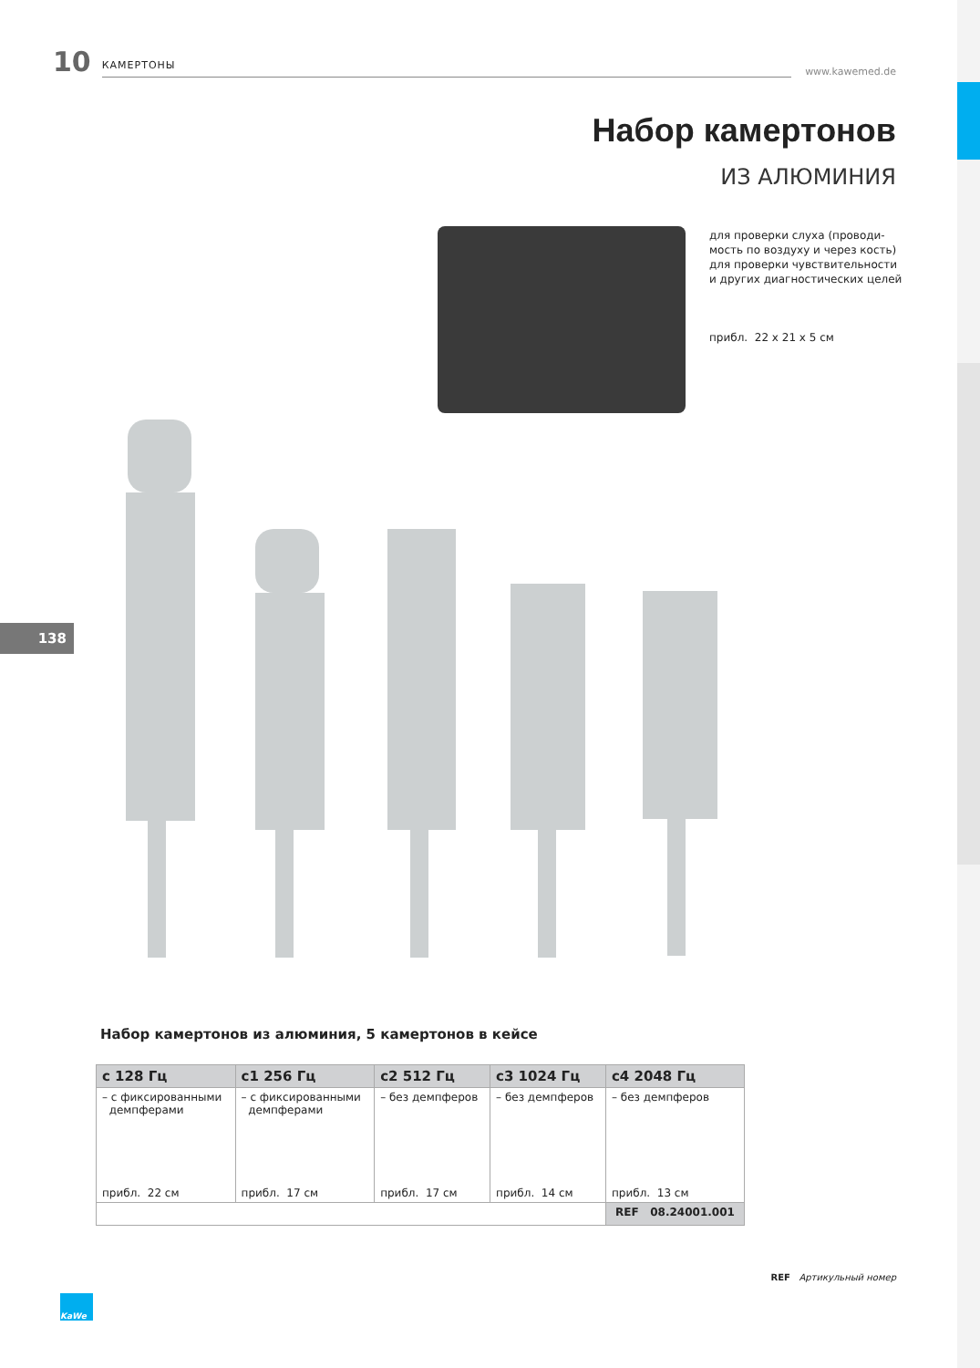10 КАМЕРТОНЫ www.kawemed.de
Набор камертонов
ИЗ АЛЮМИНИЯ
для проверки слуха (проводи-
мость по воздуху и через кость)
для проверки чувствительности
и других диагностических целей
прибл. 22 x 21 x 5 см
138
Набор камертонов из алюминия, 5 камертонов в кейсе
| c 128 Гц | c1 256 Гц | c2 512 Гц | c3 1024 Гц | c4 2048 Гц |
| --- | --- | --- | --- | --- |
| – с фиксированными демпферами | – с фиксированными демпферами | – без демпферов | – без демпферов | – без демпферов |
| прибл. 22 см | прибл. 17 см | прибл. 17 см | прибл. 14 см | прибл. 13 см |
| | | | | REF 08.24001.001 |
REF Артикульный номер
KaWe